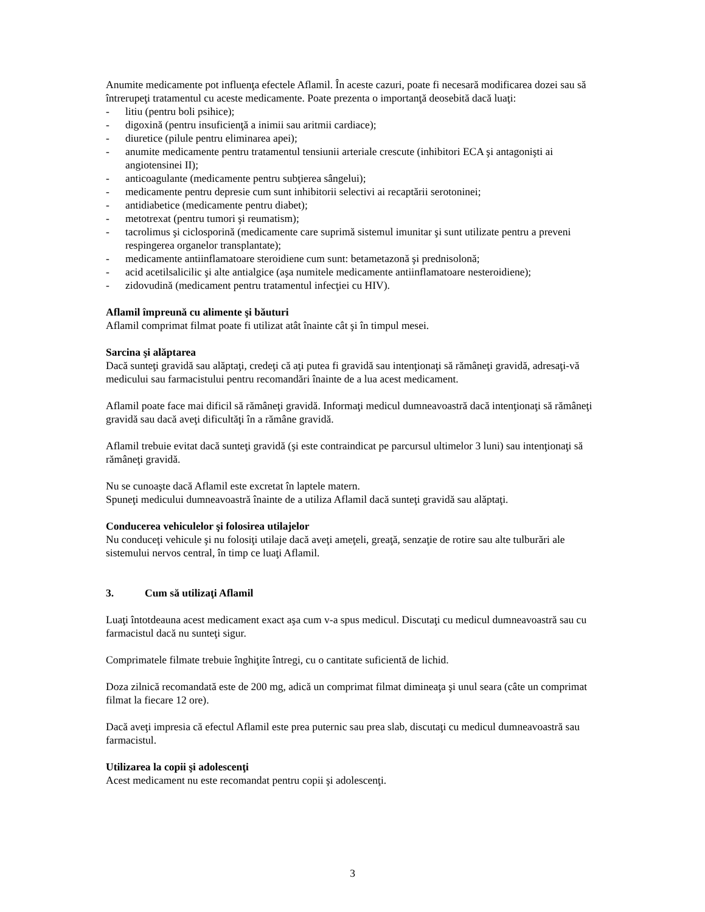Anumite medicamente pot influenţa efectele Aflamil. În aceste cazuri, poate fi necesară modificarea dozei sau să întrerupeţi tratamentul cu aceste medicamente. Poate prezenta o importanţă deosebită dacă luaţi:
- litiu (pentru boli psihice);
- digoxină (pentru insuficienţă a inimii sau aritmii cardiace);
- diuretice (pilule pentru eliminarea apei);
- anumite medicamente pentru tratamentul tensiunii arteriale crescute (inhibitori ECA şi antagonişti ai angiotensinei II);
- anticoagulante (medicamente pentru subţierea sângelui);
- medicamente pentru depresie cum sunt inhibitorii selectivi ai recaptării serotoninei;
- antidiabetice (medicamente pentru diabet);
- metotrexat (pentru tumori şi reumatism);
- tacrolimus şi ciclosporină (medicamente care suprimă sistemul imunitar şi sunt utilizate pentru a preveni respingerea organelor transplantate);
- medicamente antiinflamatoare steroidiene cum sunt: betametazonă şi prednisolonă;
- acid acetilsalicilic şi alte antialgice (aşa numitele medicamente antiinflamatoare nesteroidiene);
- zidovudină (medicament pentru tratamentul infecţiei cu HIV).
Aflamil împreună cu alimente şi băuturi
Aflamil comprimat filmat poate fi utilizat atât înainte cât şi în timpul mesei.
Sarcina şi alăptarea
Dacă sunteţi gravidă sau alăptaţi, credeţi că aţi putea fi gravidă sau intenţionaţi să rămâneţi gravidă, adresaţi-vă medicului sau farmacistului pentru recomandări înainte de a lua acest medicament.
Aflamil poate face mai dificil să rămâneţi gravidă. Informaţi medicul dumneavoastră dacă intenţionaţi să rămâneţi gravidă sau dacă aveţi dificultăţi în a rămâne gravidă.
Aflamil trebuie evitat dacă sunteţi gravidă (şi este contraindicat pe parcursul ultimelor 3 luni) sau intenţionaţi să rămâneţi gravidă.
Nu se cunoaşte dacă Aflamil este excretat în laptele matern.
Spuneţi medicului dumneavoastră înainte de a utiliza Aflamil dacă sunteţi gravidă sau alăptaţi.
Conducerea vehiculelor şi folosirea utilajelor
Nu conduceţi vehicule şi nu folosiţi utilaje dacă aveţi ameţeli, greaţă, senzaţie de rotire sau alte tulburări ale sistemului nervos central, în timp ce luaţi Aflamil.
3. Cum să utilizaţi Aflamil
Luaţi întotdeauna acest medicament exact aşa cum v-a spus medicul. Discutaţi cu medicul dumneavoastră sau cu farmacistul dacă nu sunteţi sigur.
Comprimatele filmate trebuie înghiţite întregi, cu o cantitate suficientă de lichid.
Doza zilnică recomandată este de 200 mg, adică un comprimat filmat dimineaţa şi unul seara (câte un comprimat filmat la fiecare 12 ore).
Dacă aveţi impresia că efectul Aflamil este prea puternic sau prea slab, discutaţi cu medicul dumneavoastră sau farmacistul.
Utilizarea la copii şi adolescenţi
Acest medicament nu este recomandat pentru copii şi adolescenţi.
3